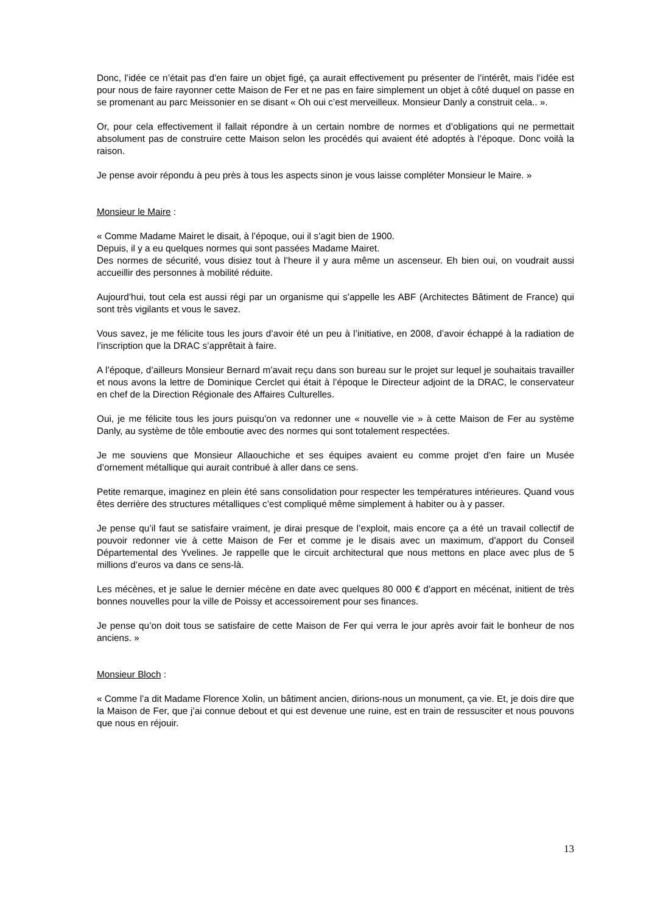Donc, l’idée ce n’était pas d’en faire un objet figé, ça aurait effectivement pu présenter de l’intérêt, mais l’idée est pour nous de faire rayonner cette Maison de Fer et ne pas en faire simplement un objet à côté duquel on passe en se promenant au parc Meissonier en se disant « Oh oui c’est merveilleux. Monsieur Danly a construit cela.. ».
Or, pour cela effectivement il fallait répondre à un certain nombre de normes et d’obligations qui ne permettait absolument pas de construire cette Maison selon les procédés qui avaient été adoptés à l’époque. Donc voilà la raison.
Je pense avoir répondu à peu près à tous les aspects sinon je vous laisse compléter Monsieur le Maire. »
Monsieur le Maire :
« Comme Madame Mairet le disait, à l’époque, oui il s’agit bien de 1900.
Depuis, il y a eu quelques normes qui sont passées Madame Mairet.
Des normes de sécurité, vous disiez tout à l’heure il y aura même un ascenseur. Eh bien oui, on voudrait aussi accueillir des personnes à mobilité réduite.
Aujourd’hui, tout cela est aussi régi par un organisme qui s’appelle les ABF (Architectes Bâtiment de France) qui sont très vigilants et vous le savez.
Vous savez, je me félicite tous les jours d’avoir été un peu à l’initiative, en 2008, d’avoir échappé à la radiation de l’inscription que la DRAC s’apprêtait à faire.
A l’époque, d’ailleurs Monsieur Bernard m’avait reçu dans son bureau sur le projet sur lequel je souhaitais travailler et nous avons la lettre de Dominique Cerclet qui était à l’époque le Directeur adjoint de la DRAC, le conservateur en chef de la Direction Régionale des Affaires Culturelles.
Oui, je me félicite tous les jours puisqu’on va redonner une « nouvelle vie » à cette Maison de Fer au système Danly, au système de tôle emboutie avec des normes qui sont totalement respectées.
Je me souviens que Monsieur Allaouchiche et ses équipes avaient eu comme projet d’en faire un Musée d’ornement métallique qui aurait contribué à aller dans ce sens.
Petite remarque, imaginez en plein été sans consolidation pour respecter les températures intérieures. Quand vous êtes derrière des structures métalliques c’est compliqué même simplement à habiter ou à y passer.
Je pense qu’il faut se satisfaire vraiment, je dirai presque de l’exploit, mais encore ça a été un travail collectif de pouvoir redonner vie à cette Maison de Fer et comme je le disais avec un maximum, d’apport du Conseil Départemental des Yvelines. Je rappelle que le circuit architectural que nous mettons en place avec plus de 5 millions d’euros va dans ce sens-là.
Les mécènes, et je salue le dernier mécène en date avec quelques 80 000 € d’apport en mécénat, initient de très bonnes nouvelles pour la ville de Poissy et accessoirement pour ses finances.
Je pense qu’on doit tous se satisfaire de cette Maison de Fer qui verra le jour après avoir fait le bonheur de nos anciens. »
Monsieur Bloch :
« Comme l’a dit Madame Florence Xolin, un bâtiment ancien, dirions-nous un monument, ça vie. Et, je dois dire que la Maison de Fer, que j’ai connue debout et qui est devenue une ruine, est en train de ressusciter et nous pouvons que nous en réjouir.
13